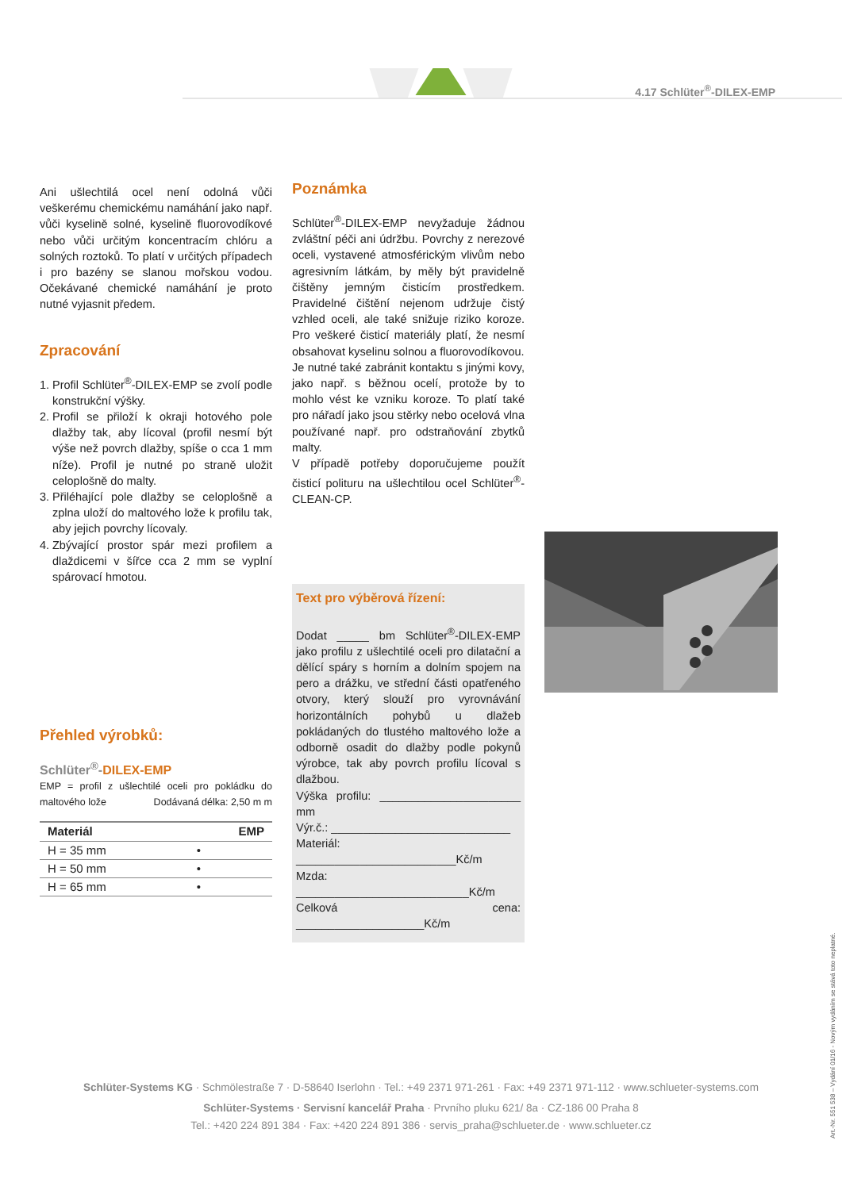4.17 Schlüter<sup>®</sup>-DILEX-EMP
Ani ušlechtilá ocel není odolná vůči veškerému chemickému namáhání jako např. vůči kyselině solné, kyselině fluorovodíkové nebo vůči určitým koncentracím chlóru a solných roztoků. To platí v určitých případech i pro bazény se slanou mořskou vodou. Očekávané chemické namáhání je proto nutné vyjasnit předem.
Zpracování
1. Profil Schlüter<sup>®</sup>-DILEX-EMP se zvolí podle konstrukční výšky.
2. Profil se přiloží k okraji hotového pole dlažby tak, aby lícoval (profil nesmí být výše než povrch dlažby, spíše o cca 1 mm níže). Profil je nutné po straně uložit celoplošně do malty.
3. Přiléhající pole dlažby se celoplošně a zplna uloží do maltového lože k profilu tak, aby jejich povrchy lícovaly.
4. Zbývající prostor spár mezi profilem a dlaždicemi v šířce cca 2 mm se vyplní spárovací hmotou.
Přehled výrobků:
Schlüter<sup>®</sup>-DILEX-EMP
EMP = profil z ušlechtilé oceli pro pokládku do maltového lože Dodávaná délka: 2,50 m m
| Materiál | EMP |
| --- | --- |
| H = 35 mm | • |
| H = 50 mm | • |
| H = 65 mm | • |
Poznámka
Schlüter<sup>®</sup>-DILEX-EMP nevyžaduje žádnou zvláštní péči ani údržbu. Povrchy z nerezové oceli, vystavené atmosférickým vlivům nebo agresivním látkám, by měly být pravidelně čištěny jemným čisticím prostředkem. Pravidelné čištění nejenom udržuje čistý vzhled oceli, ale také snižuje riziko koroze. Pro veškeré čisticí materiály platí, že nesmí obsahovat kyselinu solnou a fluorovodíkovou.
Je nutné také zabránit kontaktu s jinými kovy, jako např. s běžnou ocelí, protože by to mohlo vést ke vzniku koroze. To platí také pro nářadí jako jsou stěrky nebo ocelová vlna používané např. pro odstraňování zbytků malty.
V případě potřeby doporučujeme použít čisticí polituru na ušlechtilou ocel Schlüter<sup>®</sup>-CLEAN-CP.
Text pro výběrová řízení:
Dodat _____ bm Schlüter<sup>®</sup>-DILEX-EMP jako profilu z ušlechtilé oceli pro dilatační a dělící spáry s horním a dolním spojem na pero a drážku, ve střední části opatřeného otvory, který slouží pro vyrovnávání horizontálních pohybů u dlažeb pokládaných do tlustého maltového lože a odborně osadit do dlažby podle pokynů výrobce, tak aby povrch profilu lícoval s dlažbou.
Výška profilu: ______________________ mm
Výr.č.: ____________________________
Materiál: _________________________Kč/m
Mzda: ___________________________Kč/m
Celková cena: ____________________Kč/m
Schlüter-Systems KG · Schmölestraße 7 · D-58640 Iserlohn · Tel.: +49 2371 971-261 · Fax: +49 2371 971-112 · www.schlueter-systems.com
Schlüter-Systems · Servisní kancelář Praha · Prvního pluku 621/ 8a · CZ-186 00 Praha 8
Tel.: +420 224 891 384 · Fax: +420 224 891 386 · servis_praha@schlueter.de · www.schlueter.cz
Art.-Nr. 551 538 – Vydání 01/16 - Novým vydáním se stává toto neplatné.